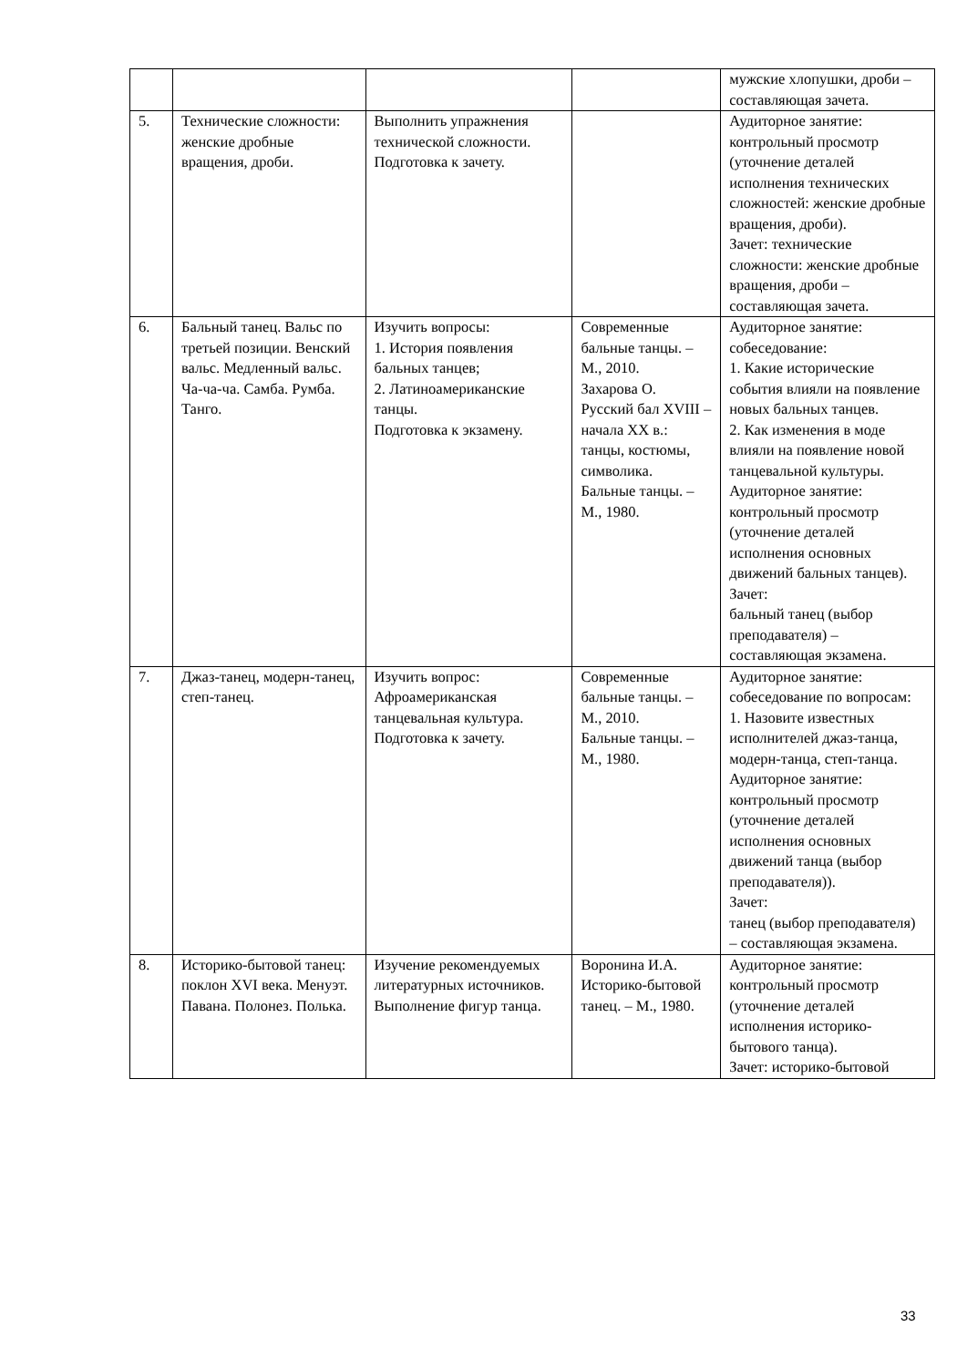| | | | | мужские хлопушки, дроби – составляющая зачета. |
| 5. | Технические сложности: женские дробные вращения, дроби. | Выполнить упражнения технической сложности. Подготовка к зачету. | | Аудиторное занятие: контрольный просмотр (уточнение деталей исполнения технических сложностей: женские дробные вращения, дроби). Зачет: технические сложности: женские дробные вращения, дроби – составляющая зачета. |
| 6. | Бальный танец. Вальс по третьей позиции. Венский вальс. Медленный вальс. Ча-ча-ча. Самба. Румба. Танго. | Изучить вопросы: 1. История появления бальных танцев; 2. Латиноамериканские танцы. Подготовка к экзамену. | Современные бальные танцы. – М., 2010. Захарова О. Русский бал XVIII – начала XX в.: танцы, костюмы, символика. Бальные танцы. – М., 1980. | Аудиторное занятие: собеседование: 1. Какие исторические события влияли на появление новых бальных танцев. 2. Как изменения в моде влияли на появление новой танцевальной культуры. Аудиторное занятие: контрольный просмотр (уточнение деталей исполнения основных движений бальных танцев). Зачет: бальный танец (выбор преподавателя) – составляющая экзамена. |
| 7. | Джаз-танец, модерн-танец, степ-танец. | Изучить вопрос: Афроамериканская танцевальная культура. Подготовка к зачету. | Современные бальные танцы. – М., 2010. Бальные танцы. – М., 1980. | Аудиторное занятие: собеседование по вопросам: 1. Назовите известных исполнителей джаз-танца, модерн-танца, степ-танца. Аудиторное занятие: контрольный просмотр (уточнение деталей исполнения основных движений танца (выбор преподавателя)). Зачет: танец (выбор преподавателя) – составляющая экзамена. |
| 8. | Историко-бытовой танец: поклон XVI века. Менуэт. Павана. Полонез. Полька. | Изучение рекомендуемых литературных источников. Выполнение фигур танца. | Воронина И.А. Историко-бытовой танец. – М., 1980. | Аудиторное занятие: контрольный просмотр (уточнение деталей исполнения историко-бытового танца). Зачет: историко-бытовой |
33